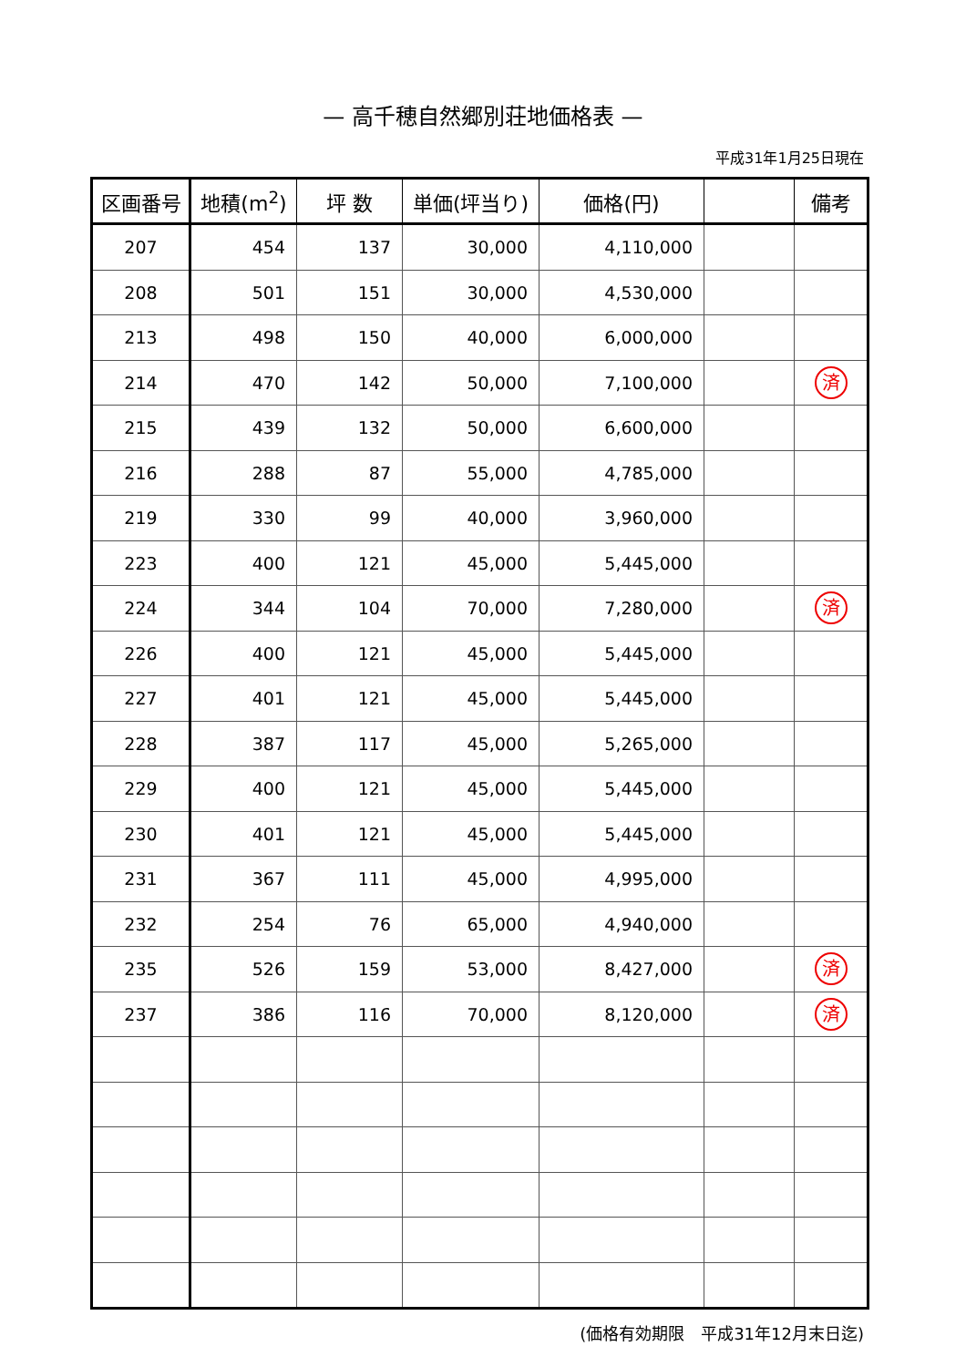— 高千穂自然郷別荘地価格表 —
平成31年1月25日現在
| 区画番号 | 地積(m<sup>2</sup>) | 坪 数 | 単価(坪当り) | 価格(円) | | 備考 |
| --- | --- | --- | --- | --- | --- | --- |
| 207 | 454 | 137 | 30,000 | 4,110,000 | | |
| 208 | 501 | 151 | 30,000 | 4,530,000 | | |
| 213 | 498 | 150 | 40,000 | 6,000,000 | | |
| 214 | 470 | 142 | 50,000 | 7,100,000 | | 済 |
| 215 | 439 | 132 | 50,000 | 6,600,000 | | |
| 216 | 288 | 87 | 55,000 | 4,785,000 | | |
| 219 | 330 | 99 | 40,000 | 3,960,000 | | |
| 223 | 400 | 121 | 45,000 | 5,445,000 | | |
| 224 | 344 | 104 | 70,000 | 7,280,000 | | 済 |
| 226 | 400 | 121 | 45,000 | 5,445,000 | | |
| 227 | 401 | 121 | 45,000 | 5,445,000 | | |
| 228 | 387 | 117 | 45,000 | 5,265,000 | | |
| 229 | 400 | 121 | 45,000 | 5,445,000 | | |
| 230 | 401 | 121 | 45,000 | 5,445,000 | | |
| 231 | 367 | 111 | 45,000 | 4,995,000 | | |
| 232 | 254 | 76 | 65,000 | 4,940,000 | | |
| 235 | 526 | 159 | 53,000 | 8,427,000 | | 済 |
| 237 | 386 | 116 | 70,000 | 8,120,000 | | 済 |
(価格有効期限　平成31年12月末日迄)